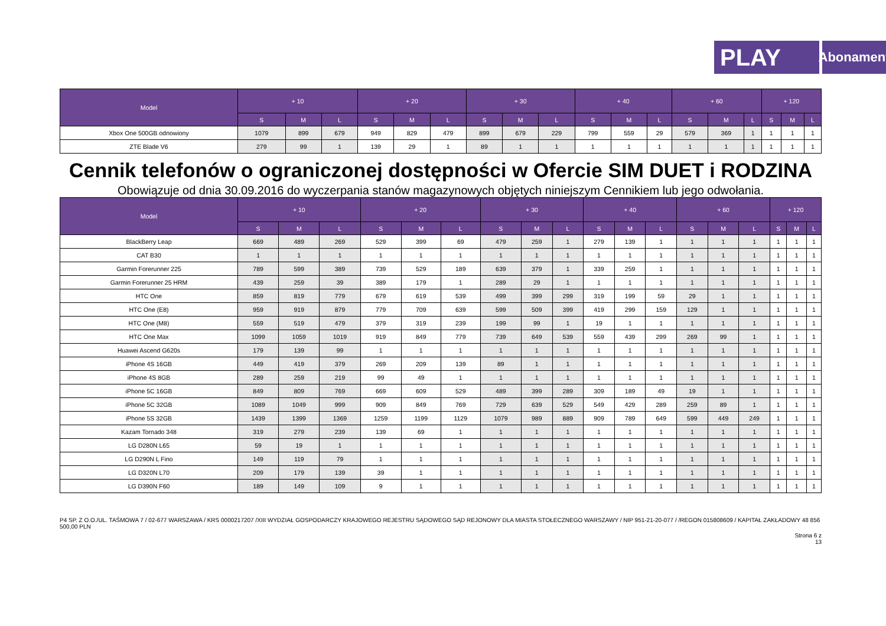PLAY
Abonament
| Model | + 10 | | | + 20 | | | + 30 | | | + 40 | | | + 60 | | | + 120 | | |
| --- | --- | --- | --- | --- | --- | --- | --- | --- | --- | --- | --- | --- | --- | --- | --- | --- | --- | --- |
| | S | M | L | S | M | L | S | M | L | S | M | L | S | M | L | S | M | L |
| Xbox One 500GB odnowiony | 1079 | 899 | 679 | 949 | 829 | 479 | 899 | 679 | 229 | 799 | 559 | 29 | 579 | 369 | 1 | 1 | 1 | 1 |
| ZTE Blade V6 | 279 | 99 | 1 | 139 | 29 | 1 | 89 | 1 | 1 | 1 | 1 | 1 | 1 | 1 | 1 | 1 | 1 | 1 |
Cennik telefonów o ograniczonej dostępności w Ofercie SIM DUET i RODZINA
Obowiązuje od dnia 30.09.2016 do wyczerpania stanów magazynowych objętych niniejszym Cennikiem lub jego odwołania.
| Model | + 10 | | | + 20 | | | + 30 | | | + 40 | | | + 60 | | | + 120 | | |
| --- | --- | --- | --- | --- | --- | --- | --- | --- | --- | --- | --- | --- | --- | --- | --- | --- | --- | --- |
| | S | M | L | S | M | L | S | M | L | S | M | L | S | M | L | S | M | L |
| BlackBerry Leap | 669 | 489 | 269 | 529 | 399 | 69 | 479 | 259 | 1 | 279 | 139 | 1 | 1 | 1 | 1 | 1 | 1 | 1 |
| CAT B30 | 1 | 1 | 1 | 1 | 1 | 1 | 1 | 1 | 1 | 1 | 1 | 1 | 1 | 1 | 1 | 1 | 1 | 1 |
| Garmin Forerunner 225 | 789 | 599 | 389 | 739 | 529 | 189 | 639 | 379 | 1 | 339 | 259 | 1 | 1 | 1 | 1 | 1 | 1 | 1 |
| Garmin Forerunner 25 HRM | 439 | 259 | 39 | 389 | 179 | 1 | 289 | 29 | 1 | 1 | 1 | 1 | 1 | 1 | 1 | 1 | 1 | 1 |
| HTC One | 859 | 819 | 779 | 679 | 619 | 539 | 499 | 399 | 299 | 319 | 199 | 59 | 29 | 1 | 1 | 1 | 1 | 1 |
| HTC One (E8) | 959 | 919 | 879 | 779 | 709 | 639 | 599 | 509 | 399 | 419 | 299 | 159 | 129 | 1 | 1 | 1 | 1 | 1 |
| HTC One (M8) | 559 | 519 | 479 | 379 | 319 | 239 | 199 | 99 | 1 | 19 | 1 | 1 | 1 | 1 | 1 | 1 | 1 | 1 |
| HTC One Max | 1099 | 1059 | 1019 | 919 | 849 | 779 | 739 | 649 | 539 | 559 | 439 | 299 | 269 | 99 | 1 | 1 | 1 | 1 |
| Huawei Ascend G620s | 179 | 139 | 99 | 1 | 1 | 1 | 1 | 1 | 1 | 1 | 1 | 1 | 1 | 1 | 1 | 1 | 1 | 1 |
| iPhone 4S 16GB | 449 | 419 | 379 | 269 | 209 | 139 | 89 | 1 | 1 | 1 | 1 | 1 | 1 | 1 | 1 | 1 | 1 | 1 |
| iPhone 4S 8GB | 289 | 259 | 219 | 99 | 49 | 1 | 1 | 1 | 1 | 1 | 1 | 1 | 1 | 1 | 1 | 1 | 1 | 1 |
| iPhone 5C 16GB | 849 | 809 | 769 | 669 | 609 | 529 | 489 | 399 | 289 | 309 | 189 | 49 | 19 | 1 | 1 | 1 | 1 | 1 |
| iPhone 5C 32GB | 1089 | 1049 | 999 | 909 | 849 | 769 | 729 | 639 | 529 | 549 | 429 | 289 | 259 | 89 | 1 | 1 | 1 | 1 |
| iPhone 5S 32GB | 1439 | 1399 | 1369 | 1259 | 1199 | 1129 | 1079 | 989 | 889 | 909 | 789 | 649 | 599 | 449 | 249 | 1 | 1 | 1 |
| Kazam Tornado 348 | 319 | 279 | 239 | 139 | 69 | 1 | 1 | 1 | 1 | 1 | 1 | 1 | 1 | 1 | 1 | 1 | 1 | 1 |
| LG D280N L65 | 59 | 19 | 1 | 1 | 1 | 1 | 1 | 1 | 1 | 1 | 1 | 1 | 1 | 1 | 1 | 1 | 1 | 1 |
| LG D290N L Fino | 149 | 119 | 79 | 1 | 1 | 1 | 1 | 1 | 1 | 1 | 1 | 1 | 1 | 1 | 1 | 1 | 1 | 1 |
| LG D320N L70 | 209 | 179 | 139 | 39 | 1 | 1 | 1 | 1 | 1 | 1 | 1 | 1 | 1 | 1 | 1 | 1 | 1 | 1 |
| LG D390N F60 | 189 | 149 | 109 | 9 | 1 | 1 | 1 | 1 | 1 | 1 | 1 | 1 | 1 | 1 | 1 | 1 | 1 | 1 |
P4 SP. Z O.O./UL. TAŚMOWA 7 / 02-677 WARSZAWA / KRS 0000217207 /XIII WYDZIAŁ GOSPODARCZY KRAJOWEGO REJESTRU SĄDOWEGO SĄD REJONOWY DLA MIASTA STOŁECZNEGO WARSZAWY / NIP 951-21-20-077 / /REGON 015808609 / KAPITAŁ ZAKŁADOWY 48 856 500,00 PLN
Strona 6 z
13